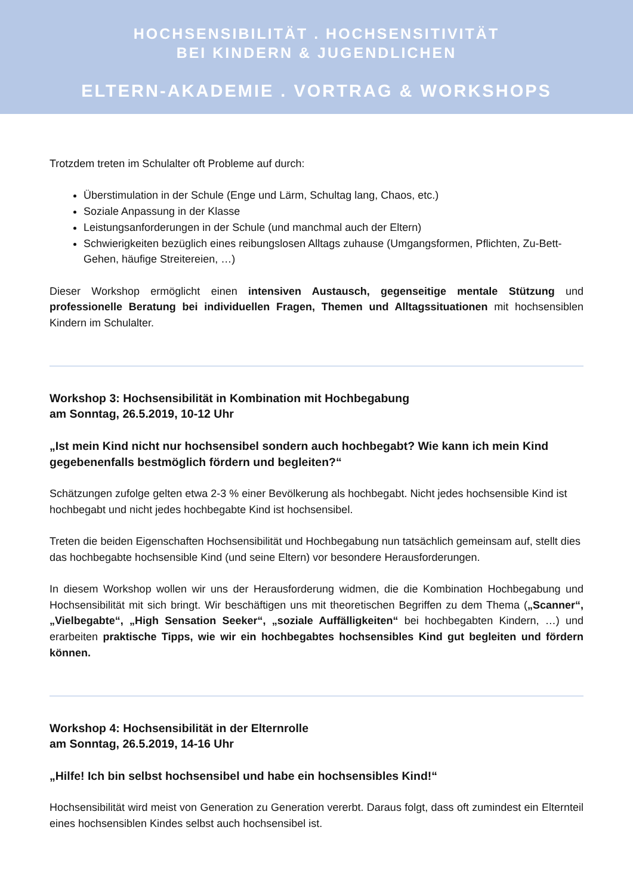HOCHSENSIBILITÄT . HOCHSENSITIVITÄT
BEI KINDERN & JUGENDLICHEN
ELTERN-AKADEMIE . VORTRAG & WORKSHOPS
Trotzdem treten im Schulalter oft Probleme auf durch:
Überstimulation in der Schule (Enge und Lärm, Schultag lang, Chaos, etc.)
Soziale Anpassung in der Klasse
Leistungsanforderungen in der Schule (und manchmal auch der Eltern)
Schwierigkeiten bezüglich eines reibungslosen Alltags zuhause (Umgangsformen, Pflichten, Zu-Bett-Gehen, häufige Streitereien, …)
Dieser Workshop ermöglicht einen intensiven Austausch, gegenseitige mentale Stützung und professionelle Beratung bei individuellen Fragen, Themen und Alltagssituationen mit hochsensiblen Kindern im Schulalter.
Workshop 3: Hochsensibilität in Kombination mit Hochbegabung
am Sonntag, 26.5.2019, 10-12 Uhr
„Ist mein Kind nicht nur hochsensibel sondern auch hochbegabt? Wie kann ich mein Kind gegebenenfalls bestmöglich fördern und begleiten?“
Schätzungen zufolge gelten etwa 2-3 % einer Bevölkerung als hochbegabt. Nicht jedes hochsensible Kind ist hochbegabt und nicht jedes hochbegabte Kind ist hochsensibel.
Treten die beiden Eigenschaften Hochsensibilität und Hochbegabung nun tatsächlich gemeinsam auf, stellt dies das hochbegabte hochsensible Kind (und seine Eltern) vor besondere Herausforderungen.
In diesem Workshop wollen wir uns der Herausforderung widmen, die die Kombination Hochbegabung und Hochsensibilität mit sich bringt. Wir beschäftigen uns mit theoretischen Begriffen zu dem Thema („Scanner“, „Vielbegabte“, „High Sensation Seeker“, „soziale Auffälligkeiten“ bei hochbegabten Kindern, …) und erarbeiten praktische Tipps, wie wir ein hochbegabtes hochsensibles Kind gut begleiten und fördern können.
Workshop 4: Hochsensibilität in der Elternrolle
am Sonntag, 26.5.2019, 14-16 Uhr
„Hilfe! Ich bin selbst hochsensibel und habe ein hochsensibles Kind!“
Hochsensibilität wird meist von Generation zu Generation vererbt. Daraus folgt, dass oft zumindest ein Elternteil eines hochsensiblen Kindes selbst auch hochsensibel ist.